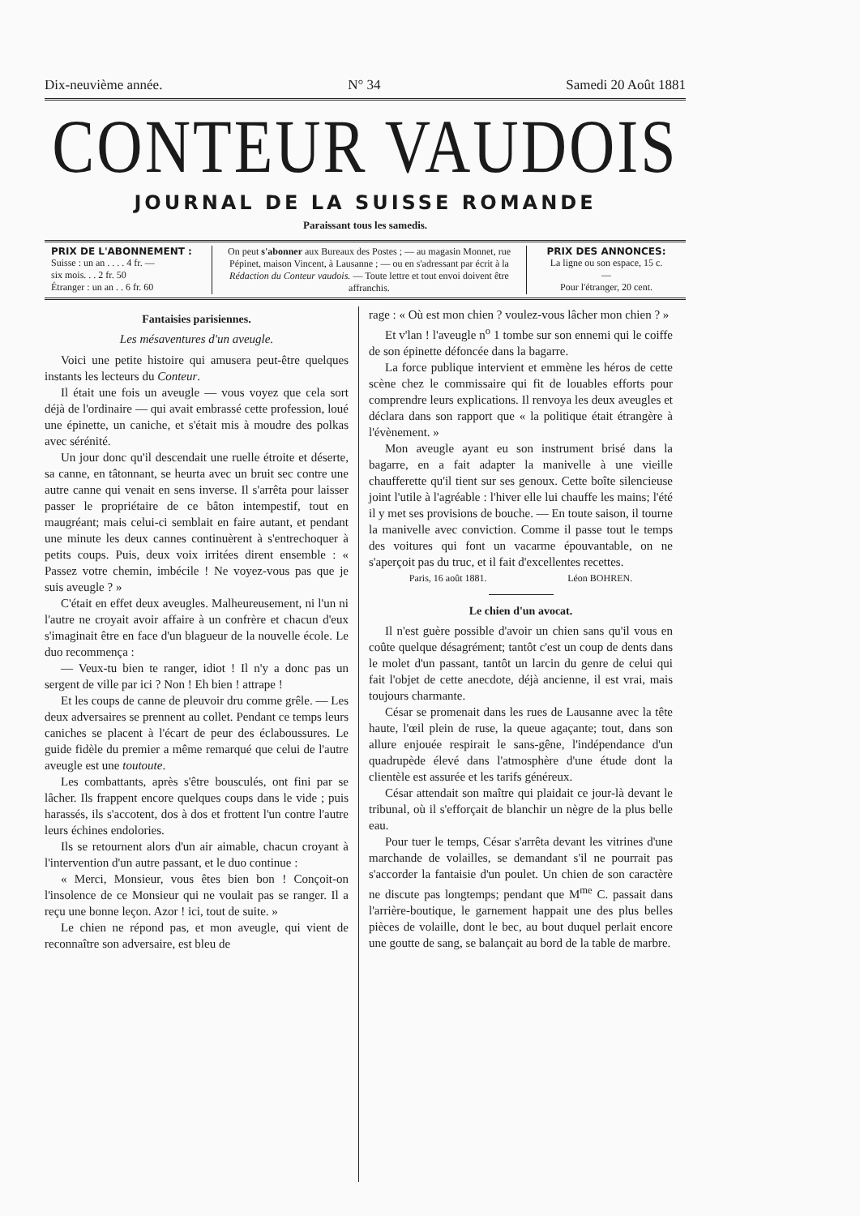Dix-neuvième année. N° 34 Samedi 20 Août 1881
CONTEUR VAUDOIS
JOURNAL DE LA SUISSE ROMANDE
Paraissant tous les samedis.
PRIX DE L'ABONNEMENT :
Suisse : un an . . . . 4 fr. —
six mois. . . 2 fr. 50
Étranger : un an . . 6 fr. 60
On peut s'abonner aux Bureaux des Postes ; — au magasin Monnet, rue Pépinet, maison Vincent, à Lausanne ; — ou en s'adressant par écrit à la Rédaction du Conteur vaudois. — Toute lettre et tout envoi doivent être affranchis.
PRIX DES ANNONCES:
La ligne ou son espace, 15 c.
—
Pour l'étranger, 20 cent.
Fantaisies parisiennes.
Les mésaventures d'un aveugle.
Voici une petite histoire qui amusera peut-être quelques instants les lecteurs du Conteur.
Il était une fois un aveugle — vous voyez que cela sort déjà de l'ordinaire — qui avait embrassé cette profession, loué une épinette, un caniche, et s'était mis à moudre des polkas avec sérénité.
Un jour donc qu'il descendait une ruelle étroite et déserte, sa canne, en tâtonnant, se heurta avec un bruit sec contre une autre canne qui venait en sens inverse. Il s'arrêta pour laisser passer le propriétaire de ce bâton intempestif, tout en maugréant; mais celui-ci semblait en faire autant, et pendant une minute les deux cannes continuèrent à s'entrechoquer à petits coups. Puis, deux voix irritées dirent ensemble : « Passez votre chemin, imbécile ! Ne voyez-vous pas que je suis aveugle ? »
C'était en effet deux aveugles. Malheureusement, ni l'un ni l'autre ne croyait avoir affaire à un confrère et chacun d'eux s'imaginait être en face d'un blagueur de la nouvelle école. Le duo recommença :
— Veux-tu bien te ranger, idiot ! Il n'y a donc pas un sergent de ville par ici ? Non ! Eh bien ! attrape !
Et les coups de canne de pleuvoir dru comme grêle. — Les deux adversaires se prennent au collet. Pendant ce temps leurs caniches se placent à l'écart de peur des éclaboussures. Le guide fidèle du premier a même remarqué que celui de l'autre aveugle est une toutoute.
Les combattants, après s'être bousculés, ont fini par se lâcher. Ils frappent encore quelques coups dans le vide ; puis harassés, ils s'accotent, dos à dos et frottent l'un contre l'autre leurs échines endolories.
Ils se retournent alors d'un air aimable, chacun croyant à l'intervention d'un autre passant, et le duo continue :
« Merci, Monsieur, vous êtes bien bon ! Conçoit-on l'insolence de ce Monsieur qui ne voulait pas se ranger. Il a reçu une bonne leçon. Azor ! ici, tout de suite. »
Le chien ne répond pas, et mon aveugle, qui vient de reconnaître son adversaire, est bleu de
rage : « Où est mon chien ? voulez-vous lâcher mon chien ? »
Et v'lan ! l'aveugle n<sup>o</sup> 1 tombe sur son ennemi qui le coiffe de son épinette défoncée dans la bagarre.
La force publique intervient et emmène les héros de cette scène chez le commissaire qui fit de louables efforts pour comprendre leurs explications. Il renvoya les deux aveugles et déclara dans son rapport que « la politique était étrangère à l'évènement. »
Mon aveugle ayant eu son instrument brisé dans la bagarre, en a fait adapter la manivelle à une vieille chaufferette qu'il tient sur ses genoux. Cette boîte silencieuse joint l'utile à l'agréable : l'hiver elle lui chauffe les mains; l'été il y met ses provisions de bouche. — En toute saison, il tourne la manivelle avec conviction. Comme il passe tout le temps des voitures qui font un vacarme épouvantable, on ne s'aperçoit pas du truc, et il fait d'excellentes recettes.
Paris, 16 août 1881. Léon BOHREN.
Le chien d'un avocat.
Il n'est guère possible d'avoir un chien sans qu'il vous en coûte quelque désagrément; tantôt c'est un coup de dents dans le molet d'un passant, tantôt un larcin du genre de celui qui fait l'objet de cette anecdote, déjà ancienne, il est vrai, mais toujours charmante.
César se promenait dans les rues de Lausanne avec la tête haute, l'œil plein de ruse, la queue agaçante; tout, dans son allure enjouée respirait le sans-gêne, l'indépendance d'un quadrupède élevé dans l'atmosphère d'une étude dont la clientèle est assurée et les tarifs généreux.
César attendait son maître qui plaidait ce jour-là devant le tribunal, où il s'efforçait de blanchir un nègre de la plus belle eau.
Pour tuer le temps, César s'arrêta devant les vitrines d'une marchande de volailles, se demandant s'il ne pourrait pas s'accorder la fantaisie d'un poulet. Un chien de son caractère ne discute pas longtemps; pendant que M<sup>me</sup> C. passait dans l'arrière-boutique, le garnement happait une des plus belles pièces de volaille, dont le bec, au bout duquel perlait encore une goutte de sang, se balançait au bord de la table de marbre.